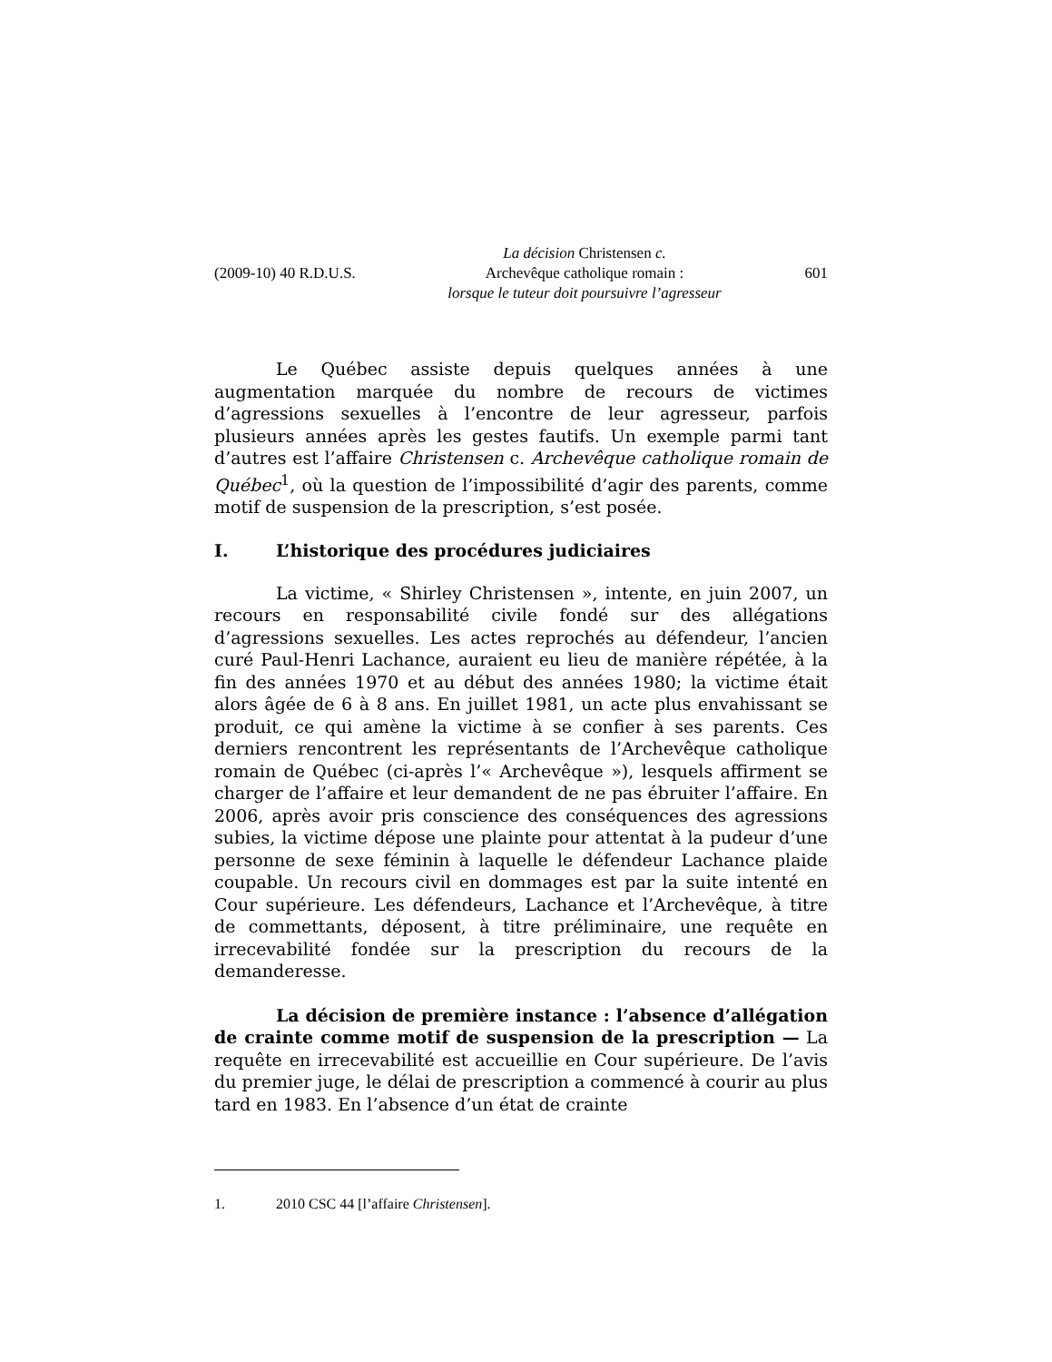(2009-10) 40 R.D.U.S.
La décision Christensen c.
Archevêque catholique romain :
lorsque le tuteur doit poursuivre l’agresseur
601
Le Québec assiste depuis quelques années à une augmentation marquée du nombre de recours de victimes d’agressions sexuelles à l’encontre de leur agresseur, parfois plusieurs années après les gestes fautifs. Un exemple parmi tant d’autres est l’affaire Christensen c. Archevêque catholique romain de Québec<sup>1</sup>, où la question de l’impossibilité d’agir des parents, comme motif de suspension de la prescription, s’est posée.
I. L’historique des procédures judiciaires
La victime, « Shirley Christensen », intente, en juin 2007, un recours en responsabilité civile fondé sur des allégations d’agressions sexuelles. Les actes reprochés au défendeur, l’ancien curé Paul-Henri Lachance, auraient eu lieu de manière répétée, à la fin des années 1970 et au début des années 1980; la victime était alors âgée de 6 à 8 ans. En juillet 1981, un acte plus envahissant se produit, ce qui amène la victime à se confier à ses parents. Ces derniers rencontrent les représentants de l’Archevêque catholique romain de Québec (ci-après l’« Archevêque »), lesquels affirment se charger de l’affaire et leur demandent de ne pas ébruiter l’affaire. En 2006, après avoir pris conscience des conséquences des agressions subies, la victime dépose une plainte pour attentat à la pudeur d’une personne de sexe féminin à laquelle le défendeur Lachance plaide coupable. Un recours civil en dommages est par la suite intenté en Cour supérieure. Les défendeurs, Lachance et l’Archevêque, à titre de commettants, déposent, à titre préliminaire, une requête en irrecevabilité fondée sur la prescription du recours de la demanderesse.
La décision de première instance : l’absence d’allégation de crainte comme motif de suspension de la prescription — La requête en irrecevabilité est accueillie en Cour supérieure. De l’avis du premier juge, le délai de prescription a commencé à courir au plus tard en 1983. En l’absence d’un état de crainte
1. 2010 CSC 44 [l’affaire Christensen].